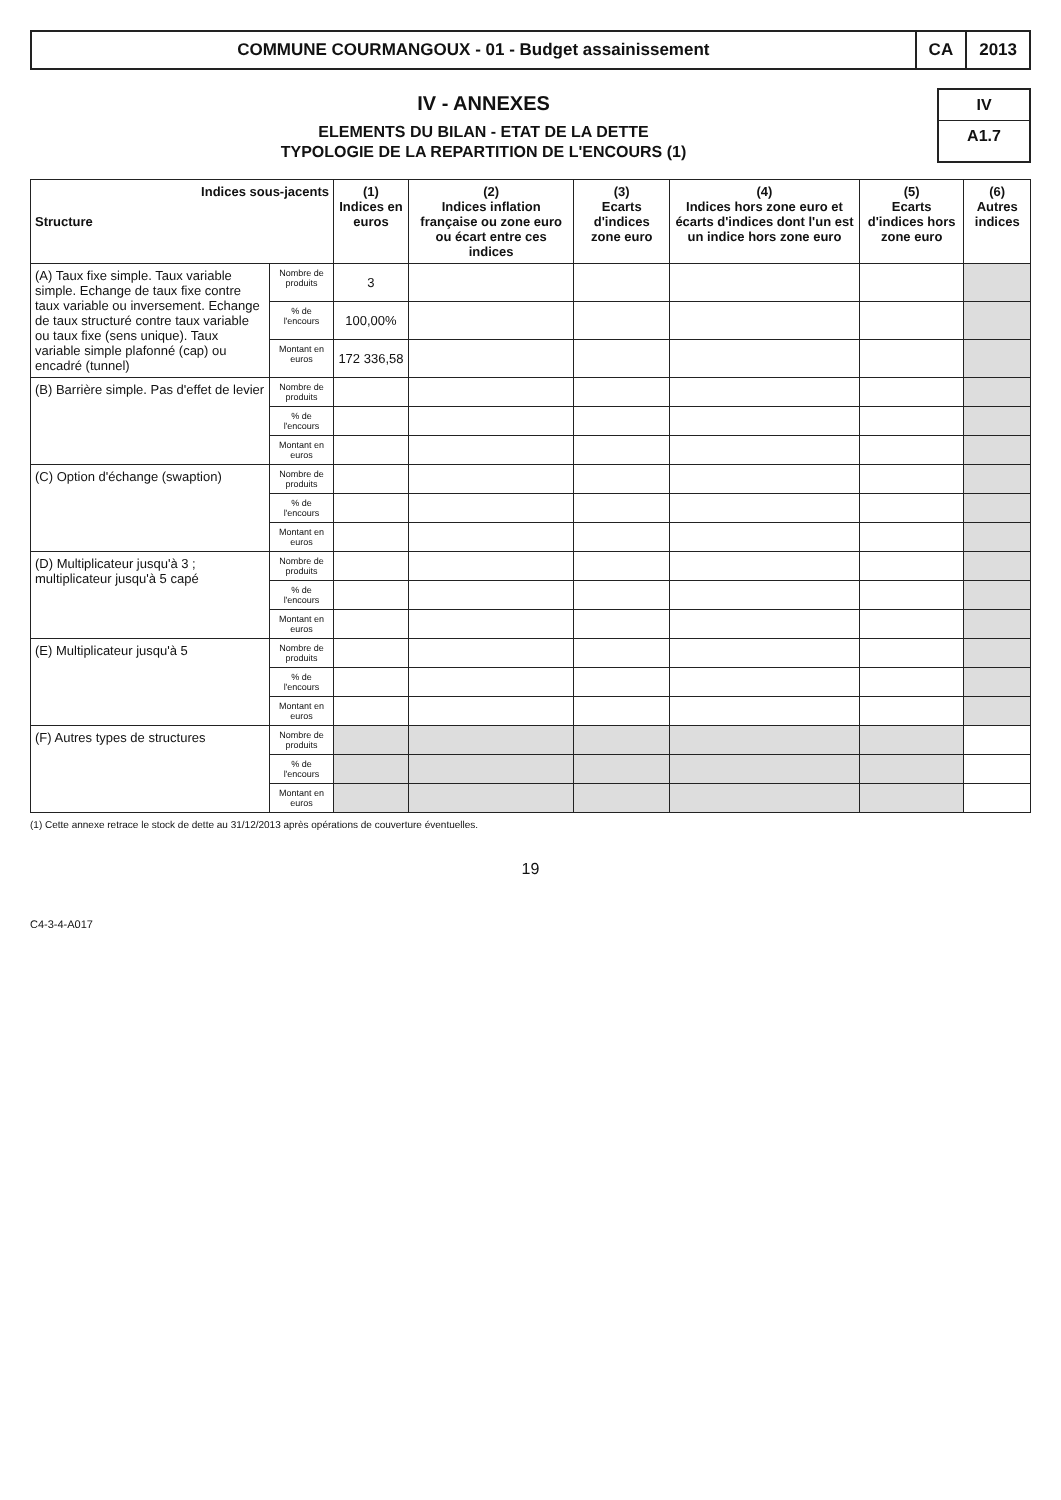COMMUNE COURMANGOUX - 01 - Budget assainissement
CA 2013
IV - ANNEXES
ELEMENTS DU BILAN - ETAT DE LA DETTE
TYPOLOGIE DE LA REPARTITION DE L'ENCOURS (1)
IV
A1.7
| Indices sous-jacents Structure | | (1) Indices en euros | (2) Indices inflation française ou zone euro ou écart entre ces indices | (3) Ecarts d'indices zone euro | (4) Indices hors zone euro et écarts d'indices dont l'un est un indice hors zone euro | (5) Ecarts d'indices hors zone euro | (6) Autres indices |
| --- | --- | --- | --- | --- | --- | --- | --- |
| (A) Taux fixe simple. Taux variable simple. Echange de taux fixe contre taux variable ou inversement. Echange de taux structuré contre taux variable ou taux fixe (sens unique). Taux variable simple plafonné (cap) ou encadré (tunnel) | Nombre de produits | 3 | | | | | |
| | % de l'encours | 100,00% | | | | | |
| | Montant en euros | 172 336,58 | | | | | |
| (B) Barrière simple. Pas d'effet de levier | Nombre de produits | | | | | | |
| | % de l'encours | | | | | | |
| | Montant en euros | | | | | | |
| (C) Option d'échange (swaption) | Nombre de produits | | | | | | |
| | % de l'encours | | | | | | |
| | Montant en euros | | | | | | |
| (D) Multiplicateur jusqu'à 3 ; multiplicateur jusqu'à 5 capé | Nombre de produits | | | | | | |
| | % de l'encours | | | | | | |
| | Montant en euros | | | | | | |
| (E) Multiplicateur jusqu'à 5 | Nombre de produits | | | | | | |
| | % de l'encours | | | | | | |
| | Montant en euros | | | | | | |
| (F) Autres types de structures | Nombre de produits | | | | | | |
| | % de l'encours | | | | | | |
| | Montant en euros | | | | | | |
(1) Cette annexe retrace le stock de dette au 31/12/2013 après opérations de couverture éventuelles.
19
C4-3-4-A017